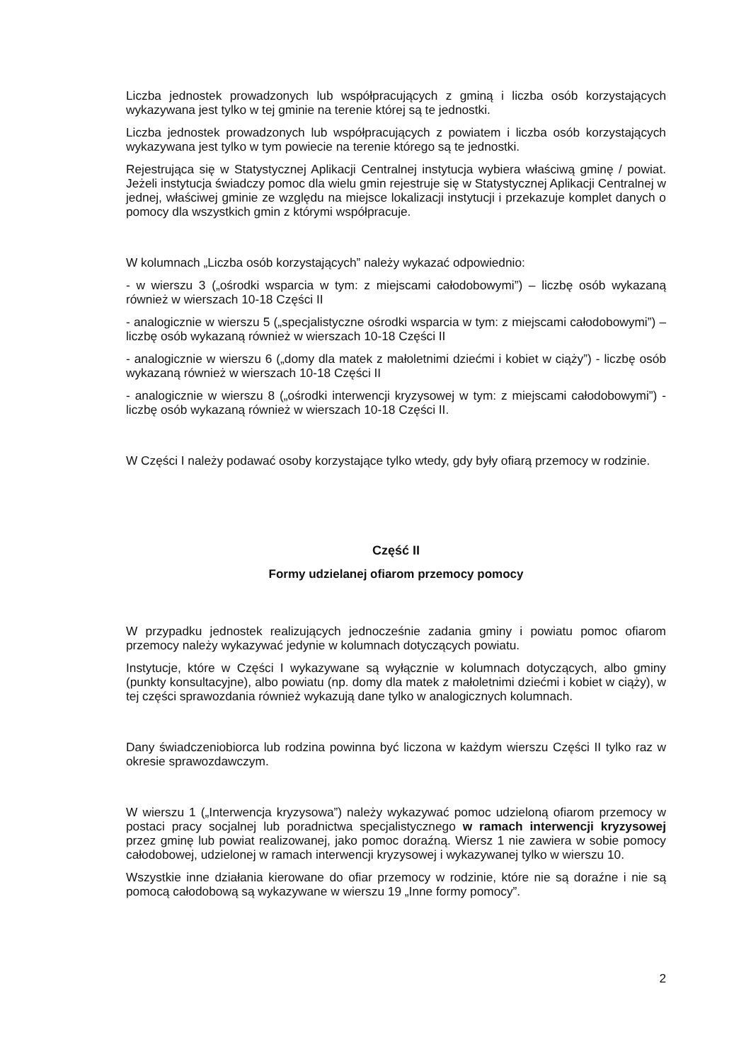Liczba jednostek prowadzonych lub współpracujących z gminą i liczba osób korzystających wykazywana jest tylko w tej gminie na terenie której są te jednostki.
Liczba jednostek prowadzonych lub współpracujących z powiatem i liczba osób korzystających wykazywana jest tylko w tym powiecie na terenie którego są te jednostki.
Rejestrująca się w Statystycznej Aplikacji Centralnej instytucja wybiera właściwą gminę / powiat. Jeżeli instytucja świadczy pomoc dla wielu gmin rejestruje się w Statystycznej Aplikacji Centralnej w jednej, właściwej gminie ze względu na miejsce lokalizacji instytucji i przekazuje komplet danych o pomocy dla wszystkich gmin z którymi współpracuje.
W kolumnach „Liczba osób korzystających” należy wykazać odpowiednio:
- w wierszu 3 („ośrodki wsparcia w tym: z miejscami całodobowymi”) – liczbę osób wykazaną również w wierszach 10-18 Części II
- analogicznie w wierszu 5 („specjalistyczne ośrodki wsparcia w tym: z miejscami całodobowymi”) – liczbę osób wykazaną również w wierszach 10-18 Części II
- analogicznie w wierszu 6 („domy dla matek z małoletnimi dziećmi i kobiet w ciąży”) - liczbę osób wykazaną również w wierszach 10-18 Części II
- analogicznie w wierszu 8 („ośrodki interwencji kryzysowej w tym: z miejscami całodobowymi”) - liczbę osób wykazaną również w wierszach 10-18 Części II.
W Części I należy podawać osoby korzystające tylko wtedy, gdy były ofiarą przemocy w rodzinie.
Część II
Formy udzielanej ofiarom przemocy pomocy
W przypadku jednostek realizujących jednocześnie zadania gminy i powiatu pomoc ofiarom przemocy należy wykazywać jedynie w kolumnach dotyczących powiatu.
Instytucje, które w Części I wykazywane są wyłącznie w kolumnach dotyczących, albo gminy (punkty konsultacyjne), albo powiatu (np. domy dla matek z małoletnimi dziećmi i kobiet w ciąży), w tej części sprawozdania również wykazują dane tylko w analogicznych kolumnach.
Dany świadczeniobiorca lub rodzina powinna być liczona w każdym wierszu Części II tylko raz w okresie sprawozdawczym.
W wierszu 1 („Interwencja kryzysowa”) należy wykazywać pomoc udzieloną ofiarom przemocy w postaci pracy socjalnej lub poradnictwa specjalistycznego w ramach interwencji kryzysowej przez gminę lub powiat realizowanej, jako pomoc doraźną. Wiersz 1 nie zawiera w sobie pomocy całodobowej, udzielonej w ramach interwencji kryzysowej i wykazywanej tylko w wierszu 10.
Wszystkie inne działania kierowane do ofiar przemocy w rodzinie, które nie są doraźne i nie są pomocą całodobową są wykazywane w wierszu 19 „Inne formy pomocy”.
2